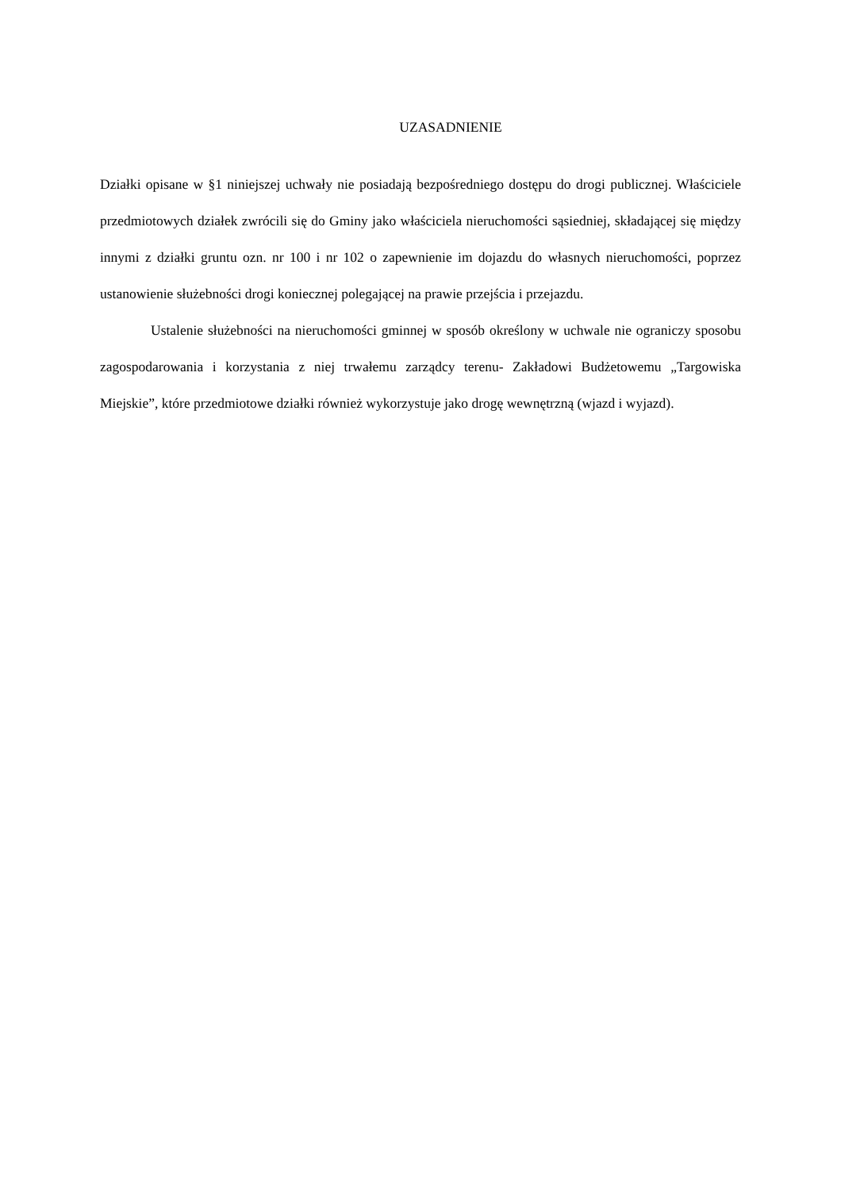UZASADNIENIE
Działki opisane w §1 niniejszej uchwały nie posiadają bezpośredniego dostępu do drogi publicznej. Właściciele przedmiotowych działek zwrócili się do Gminy jako właściciela nieruchomości sąsiedniej, składającej się między innymi z działki gruntu ozn. nr 100 i nr 102 o zapewnienie im dojazdu do własnych nieruchomości, poprzez ustanowienie służebności drogi koniecznej polegającej na prawie przejścia i przejazdu.
Ustalenie służebności na nieruchomości gminnej w sposób określony w uchwale nie ograniczy sposobu zagospodarowania i korzystania z niej trwałemu zarządcy terenu- Zakładowi Budżetowemu „Targowiska Miejskie”, które przedmiotowe działki również wykorzystuje jako drogę wewnętrzną (wjazd i wyjazd).